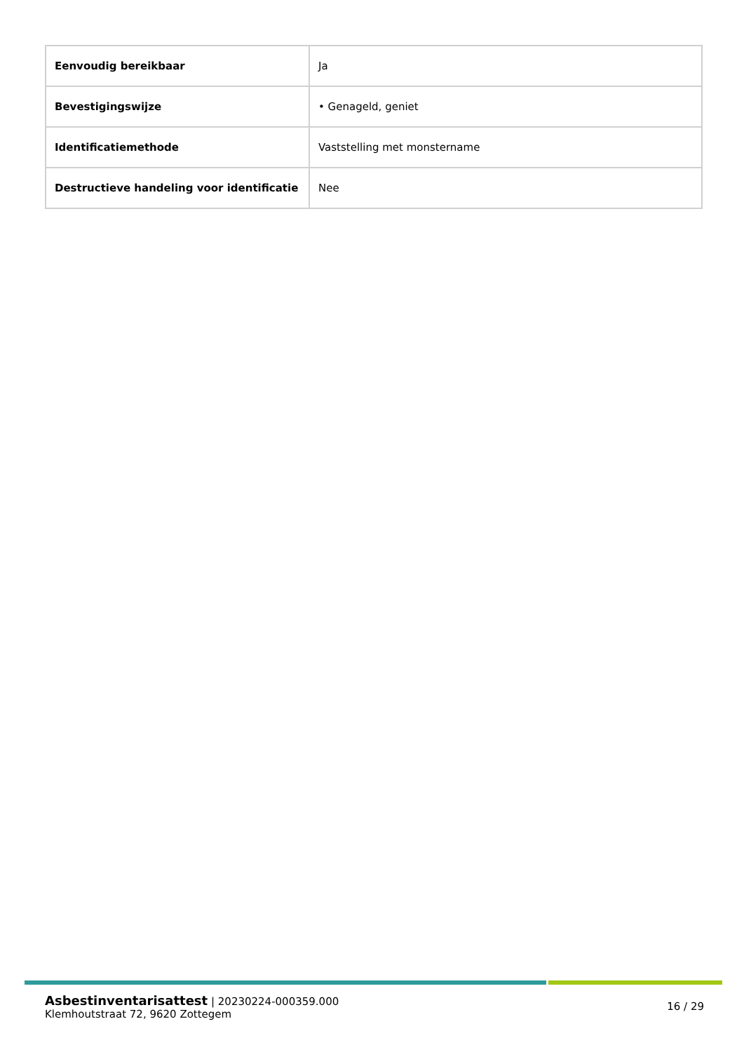| Eenvoudig bereikbaar | Ja |
| Bevestigingswijze | • Genageld, geniet |
| Identificatiemethode | Vaststelling met monstername |
| Destructieve handeling voor identificatie | Nee |
Asbestinventarisattest | 20230224-000359.000
Klemhoutstraat 72, 9620 Zottegem
16 / 29